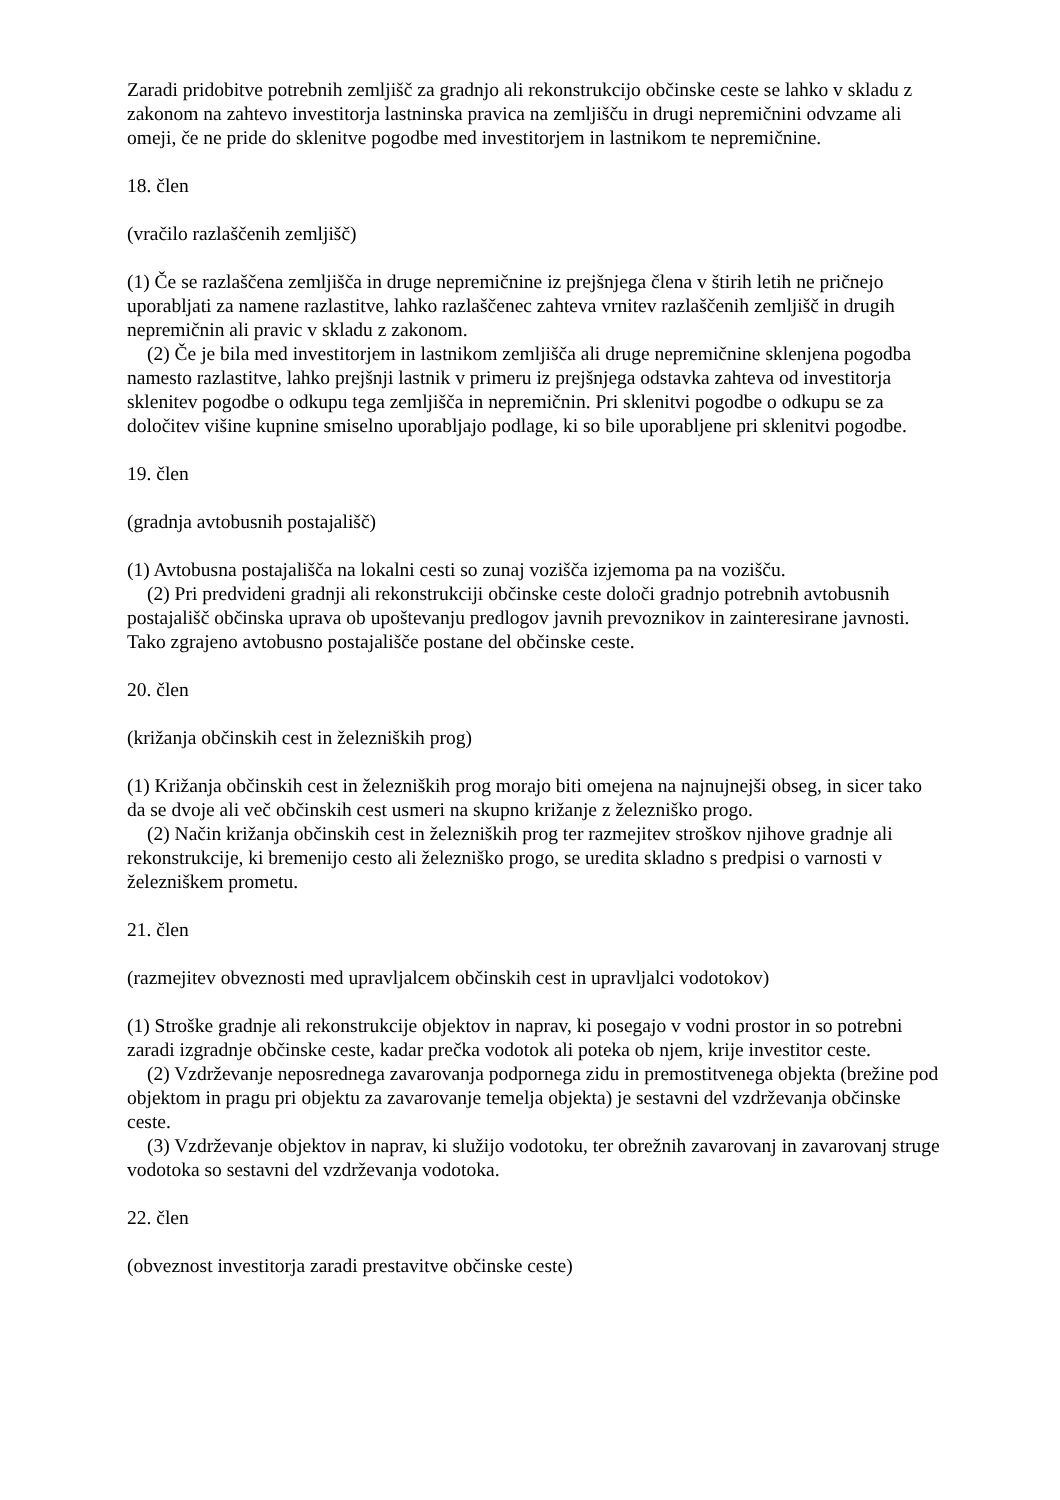Zaradi pridobitve potrebnih zemljišč za gradnjo ali rekonstrukcijo občinske ceste se lahko v skladu z zakonom na zahtevo investitorja lastninska pravica na zemljišču in drugi nepremičnini odvzame ali omeji, če ne pride do sklenitve pogodbe med investitorjem in lastnikom te nepremičnine.
18. člen
(vračilo razlaščenih zemljišč)
(1) Če se razlaščena zemljišča in druge nepremičnine iz prejšnjega člena v štirih letih ne pričnejo uporabljati za namene razlastitve, lahko razlaščenec zahteva vrnitev razlaščenih zemljišč in drugih nepremičnin ali pravic v skladu z zakonom.
(2) Če je bila med investitorjem in lastnikom zemljišča ali druge nepremičnine sklenjena pogodba namesto razlastitve, lahko prejšnji lastnik v primeru iz prejšnjega odstavka zahteva od investitorja sklenitev pogodbe o odkupu tega zemljišča in nepremičnin. Pri sklenitvi pogodbe o odkupu se za določitev višine kupnine smiselno uporabljajo podlage, ki so bile uporabljene pri sklenitvi pogodbe.
19. člen
(gradnja avtobusnih postajališč)
(1) Avtobusna postajališča na lokalni cesti so zunaj vozišča izjemoma pa na vozišču.
(2) Pri predvideni gradnji ali rekonstrukciji občinske ceste določi gradnjo potrebnih avtobusnih postajališč občinska uprava ob upoštevanju predlogov javnih prevoznikov in zainteresirane javnosti. Tako zgrajeno avtobusno postajališče postane del občinske ceste.
20. člen
(križanja občinskih cest in železniških prog)
(1) Križanja občinskih cest in železniških prog morajo biti omejena na najnujnejši obseg, in sicer tako da se dvoje ali več občinskih cest usmeri na skupno križanje z železniško progo.
(2) Način križanja občinskih cest in železniških prog ter razmejitev stroškov njihove gradnje ali rekonstrukcije, ki bremenijo cesto ali železniško progo, se uredita skladno s predpisi o varnosti v železniškem prometu.
21. člen
(razmejitev obveznosti med upravljalcem občinskih cest in upravljalci vodotokov)
(1) Stroške gradnje ali rekonstrukcije objektov in naprav, ki posegajo v vodni prostor in so potrebni zaradi izgradnje občinske ceste, kadar prečka vodotok ali poteka ob njem, krije investitor ceste.
(2) Vzdrževanje neposrednega zavarovanja podpornega zidu in premostitvenega objekta (brežine pod objektom in pragu pri objektu za zavarovanje temelja objekta) je sestavni del vzdrževanja občinske ceste.
(3) Vzdrževanje objektov in naprav, ki služijo vodotoku, ter obrežnih zavarovanj in zavarovanj struge vodotoka so sestavni del vzdrževanja vodotoka.
22. člen
(obveznost investitorja zaradi prestavitve občinske ceste)